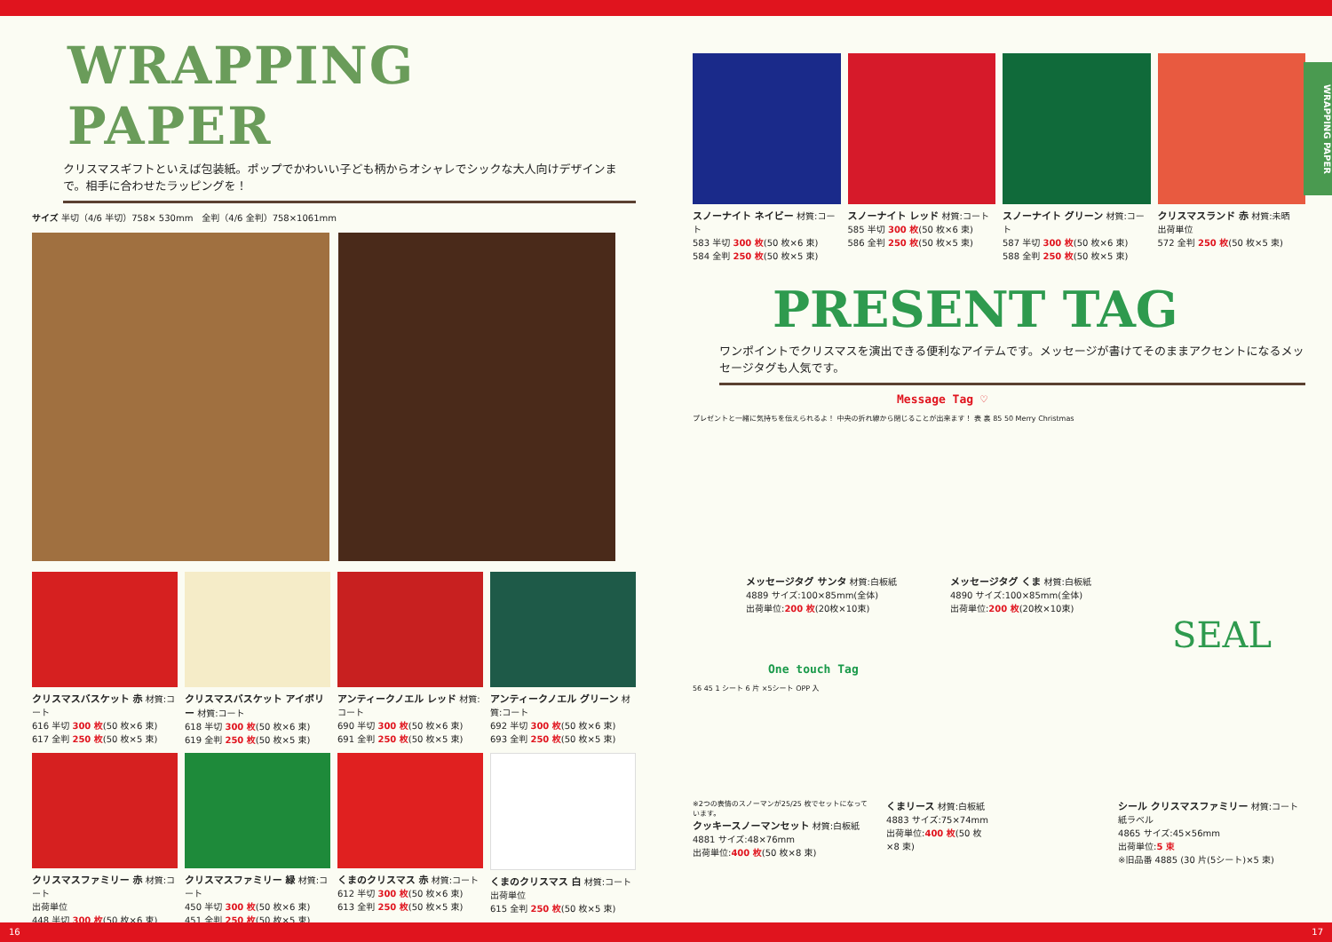WRAPPING PAPER
クリスマスギフトといえば包装紙。ポップでかわいい子ども柄からオシャレでシックな大人向けデザインまで。相手に合わせたラッピングを！
サイズ 半切（4/6 半切）758× 530mm　全判（4/6 全判）758×1061mm
クリスマスバスケット 赤 材質:コート
616 半切 300 枚(50 枚×6 束)
617 全判 250 枚(50 枚×5 束)
クリスマスバスケット アイボリー 材質:コート
618 半切 300 枚(50 枚×6 束)
619 全判 250 枚(50 枚×5 束)
アンティークノエル レッド 材質:コート
690 半切 300 枚(50 枚×6 束)
691 全判 250 枚(50 枚×5 束)
アンティークノエル グリーン 材質:コート
692 半切 300 枚(50 枚×6 束)
693 全判 250 枚(50 枚×5 束)
クリスマスファミリー 赤 材質:コート
出荷単位
448 半切 300 枚(50 枚×6 束)
クリスマスファミリー 緑 材質:コート
450 半切 300 枚(50 枚×6 束)
451 全判 250 枚(50 枚×5 束)
くまのクリスマス 赤 材質:コート
612 半切 300 枚(50 枚×6 束)
613 全判 250 枚(50 枚×5 束)
くまのクリスマス 白 材質:コート
出荷単位
615 全判 250 枚(50 枚×5 束)
スノーナイト ネイビー 材質:コート
583 半切 300 枚(50 枚×6 束)
584 全判 250 枚(50 枚×5 束)
スノーナイト レッド 材質:コート
585 半切 300 枚(50 枚×6 束)
586 全判 250 枚(50 枚×5 束)
スノーナイト グリーン 材質:コート
587 半切 300 枚(50 枚×6 束)
588 全判 250 枚(50 枚×5 束)
クリスマスランド 赤 材質:未晒
出荷単位
572 全判 250 枚(50 枚×5 束)
PRESENT TAG
ワンポイントでクリスマスを演出できる便利なアイテムです。メッセージが書けてそのままアクセントになるメッセージタグも人気です。
Message Tag ♡
プレゼントと一緒に気持ちを伝えられるよ！ 中央の折れ線から閉じることが出来ます！ 表 裏 85 50 Merry Christmas
メッセージタグ サンタ 材質:白板紙
4889 サイズ:100×85mm(全体)
出荷単位:200 枚(20枚×10束)
メッセージタグ くま 材質:白板紙
4890 サイズ:100×85mm(全体)
出荷単位:200 枚(20枚×10束)
SEAL
One touch Tag
56 45 1 シート 6 片 ×5シート OPP 入
※2つの表情のスノーマンが25/25 枚でセットになっています。
クッキースノーマンセット 材質:白板紙
4881 サイズ:48×76mm
出荷単位:400 枚(50 枚×8 束)
くまリース 材質:白板紙
4883 サイズ:75×74mm
出荷単位:400 枚(50 枚×8 束)
シール クリスマスファミリー 材質:コート紙ラベル
4865 サイズ:45×56mm
出荷単位:5 束
※旧品番 4885 (30 片(5シート)×5 束)
WRAPPING PAPER
16 17